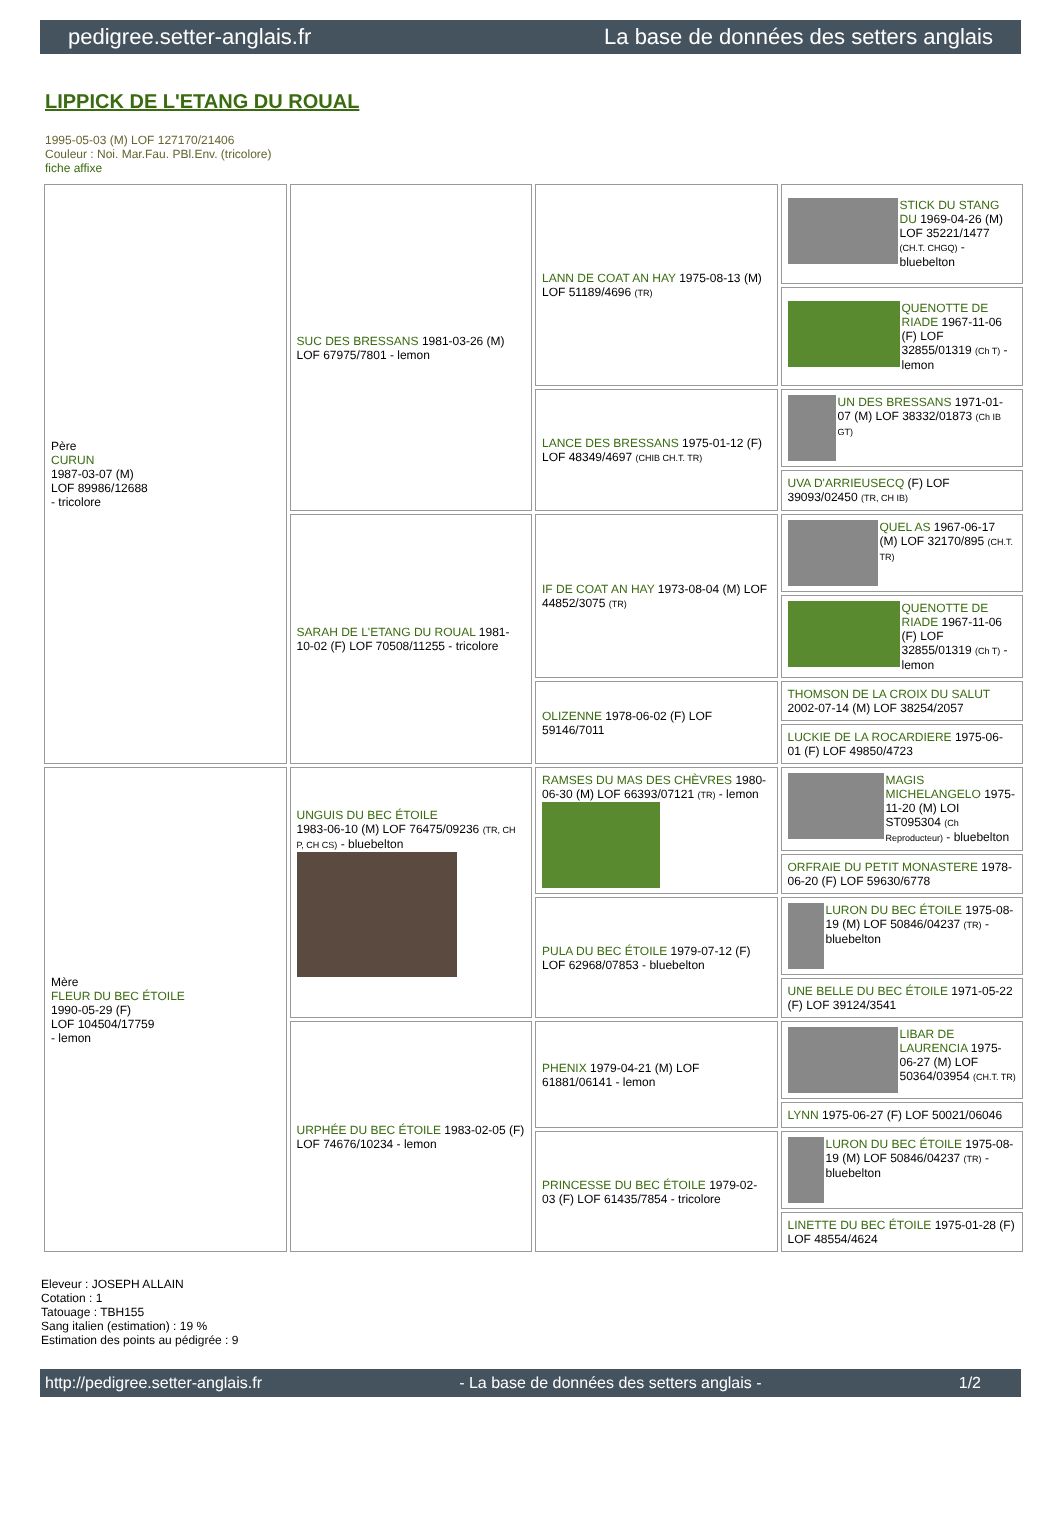pedigree.setter-anglais.fr La base de données des setters anglais
LIPPICK DE L'ETANG DU ROUAL
1995-05-03 (M) LOF 127170/21406
Couleur : Noi. Mar.Fau. PBl.Env. (tricolore)
fiche affixe
| Père CURUN 1987-03-07 (M) LOF 89986/12688 - tricolore | SUC DES BRESSANS 1981-03-26 (M) LOF 67975/7801 - lemon | LANN DE COAT AN HAY 1975-08-13 (M) LOF 51189/4696 (TR) | STICK DU STANG DU 1969-04-26 (M) LOF 35221/1477 (CH.T. CHGQ) - bluebelton |
| | | | QUENOTTE DE RIADE 1967-11-06 (F) LOF 32855/01319 (Ch T) - lemon |
| | | LANCE DES BRESSANS 1975-01-12 (F) LOF 48349/4697 (CHIB CH.T. TR) | UN DES BRESSANS 1971-01-07 (M) LOF 38332/01873 (Ch IB GT) |
| | | | UVA D'ARRIEUSECQ (F) LOF 39093/02450 (TR, CH IB) |
| | SARAH DE L'ETANG DU ROUAL 1981-10-02 (F) LOF 70508/11255 - tricolore | IF DE COAT AN HAY 1973-08-04 (M) LOF 44852/3075 (TR) | QUEL AS 1967-06-17 (M) LOF 32170/895 (CH.T. TR) |
| | | | QUENOTTE DE RIADE 1967-11-06 (F) LOF 32855/01319 (Ch T) - lemon |
| | | OLIZENNE 1978-06-02 (F) LOF 59146/7011 | THOMSON DE LA CROIX DU SALUT 2002-07-14 (M) LOF 38254/2057 |
| | | | LUCKIE DE LA ROCARDIERE 1975-06-01 (F) LOF 49850/4723 |
| Mère FLEUR DU BEC ÉTOILE 1990-05-29 (F) LOF 104504/17759 - lemon | UNGUIS DU BEC ÉTOILE 1983-06-10 (M) LOF 76475/09236 (TR, CH P, CH CS) - bluebelton | RAMSES DU MAS DES CHÈVRES 1980-06-30 (M) LOF 66393/07121 (TR) - lemon | MAGIS MICHELANGELO 1975-11-20 (M) LOI ST095304 (Ch Reproducteur) - bluebelton |
| | | | ORFRAIE DU PETIT MONASTERE 1978-06-20 (F) LOF 59630/6778 |
| | | PULA DU BEC ÉTOILE 1979-07-12 (F) LOF 62968/07853 - bluebelton | LURON DU BEC ÉTOILE 1975-08-19 (M) LOF 50846/04237 (TR) - bluebelton |
| | | | UNE BELLE DU BEC ÉTOILE 1971-05-22 (F) LOF 39124/3541 |
| | URPHÉE DU BEC ÉTOILE 1983-02-05 (F) LOF 74676/10234 - lemon | PHENIX 1979-04-21 (M) LOF 61881/06141 - lemon | LIBAR DE LAURENCIA 1975-06-27 (M) LOF 50364/03954 (CH.T. TR) |
| | | | LYNN 1975-06-27 (F) LOF 50021/06046 |
| | | PRINCESSE DU BEC ÉTOILE 1979-02-03 (F) LOF 61435/7854 - tricolore | LURON DU BEC ÉTOILE 1975-08-19 (M) LOF 50846/04237 (TR) - bluebelton |
| | | | LINETTE DU BEC ÉTOILE 1975-01-28 (F) LOF 48554/4624 |
Eleveur : JOSEPH ALLAIN
Cotation : 1
Tatouage : TBH155
Sang italien (estimation) : 19 %
Estimation des points au pédigrée : 9
http://pedigree.setter-anglais.fr - La base de données des setters anglais - 1/2